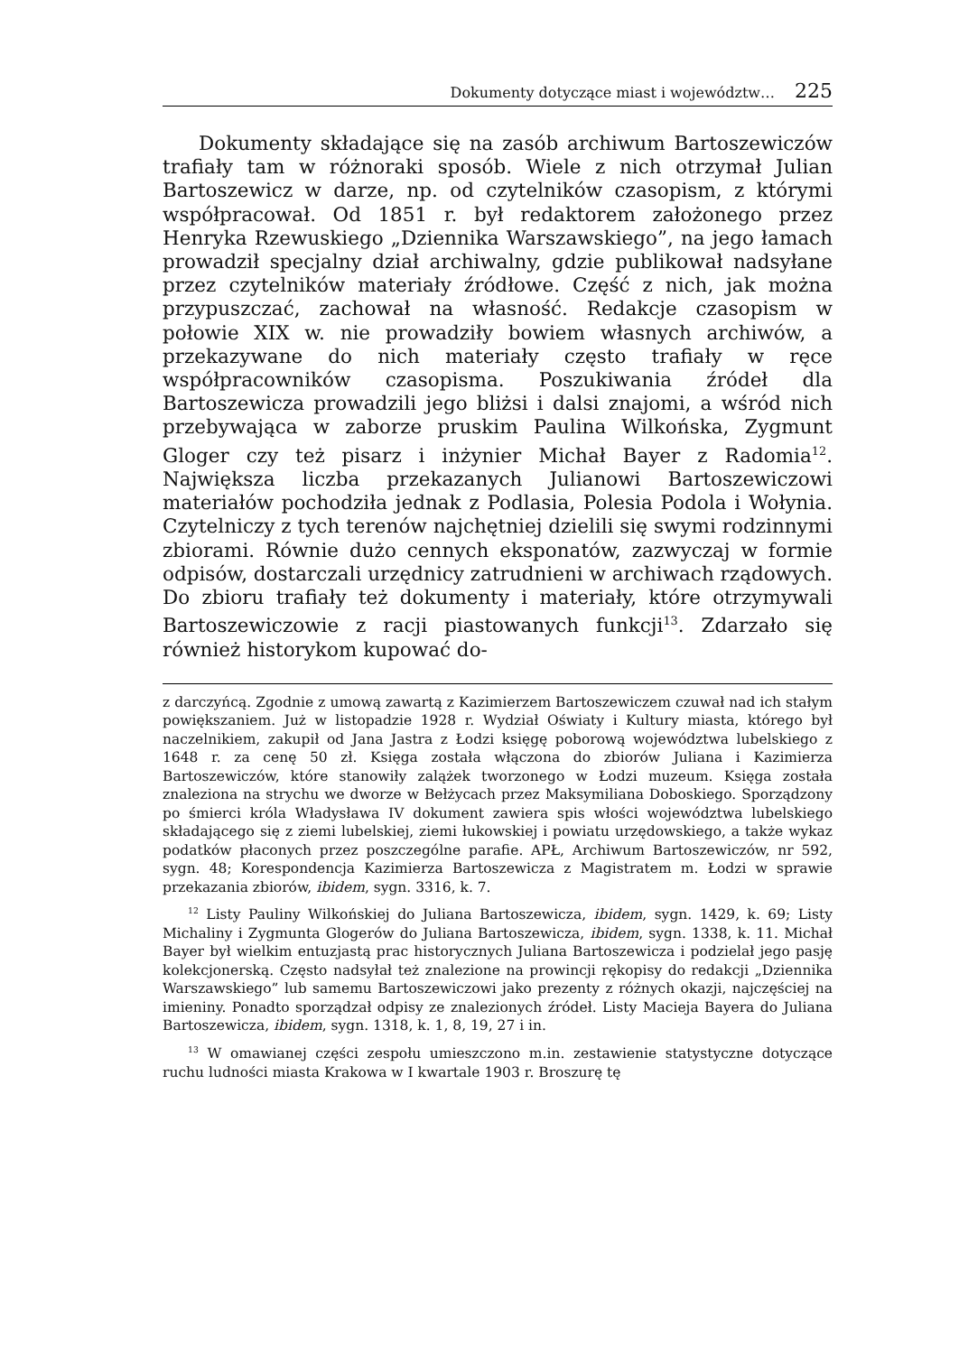Dokumenty dotyczące miast i województw… 225
Dokumenty składające się na zasób archiwum Bartoszewiczów trafiały tam w różnoraki sposób. Wiele z nich otrzymał Julian Bartoszewicz w darze, np. od czytelników czasopism, z którymi współpracował. Od 1851 r. był redaktorem założonego przez Henryka Rzewuskiego „Dziennika Warszawskiego”, na jego łamach prowadził specjalny dział archiwalny, gdzie publikował nadsyłane przez czytelników materiały źródłowe. Część z nich, jak można przypuszczać, zachował na własność. Redakcje czasopism w połowie XIX w. nie prowadziły bowiem własnych archiwów, a przekazywane do nich materiały często trafiały w ręce współpracowników czasopisma. Poszukiwania źródeł dla Bartoszewicza prowadzili jego bliżsi i dalsi znajomi, a wśród nich przebywająca w zaborze pruskim Paulina Wilkońska, Zygmunt Gloger czy też pisarz i inżynier Michał Bayer z Radomia<sup>12</sup>. Największa liczba przekazanych Julianowi Bartoszewiczowi materiałów pochodziła jednak z Podlasia, Polesia Podola i Wołynia. Czytelniczy z tych terenów najchętniej dzielili się swymi rodzinnymi zbiorami. Równie dużo cennych eksponatów, zazwyczaj w formie odpisów, dostarczali urzędnicy zatrudnieni w archiwach rządowych. Do zbioru trafiały też dokumenty i materiały, które otrzymywali Bartoszewiczowie z racji piastowanych funkcji<sup>13</sup>. Zdarzało się również historykom kupować do-
z darczyńcą. Zgodnie z umową zawartą z Kazimierzem Bartoszewiczem czuwał nad ich stałym powiększaniem. Już w listopadzie 1928 r. Wydział Oświaty i Kultury miasta, którego był naczelnikiem, zakupił od Jana Jastra z Łodzi księgę poborową województwa lubelskiego z 1648 r. za cenę 50 zł. Księga została włączona do zbiorów Juliana i Kazimierza Bartoszewiczów, które stanowiły zalążek tworzonego w Łodzi muzeum. Księga została znaleziona na strychu we dworze w Bełżycach przez Maksymiliana Doboskiego. Sporządzony po śmierci króla Władysława IV dokument zawiera spis włości województwa lubelskiego składającego się z ziemi lubelskiej, ziemi łukowskiej i powiatu urzędowskiego, a także wykaz podatków płaconych przez poszczególne parafie. APŁ, Archiwum Bartoszewiczów, nr 592, sygn. 48; Korespondencja Kazimierza Bartoszewicza z Magistratem m. Łodzi w sprawie przekazania zbiorów, ibidem, sygn. 3316, k. 7.
<sup>12</sup> Listy Pauliny Wilkońskiej do Juliana Bartoszewicza, ibidem, sygn. 1429, k. 69; Listy Michaliny i Zygmunta Glogerów do Juliana Bartoszewicza, ibidem, sygn. 1338, k. 11. Michał Bayer był wielkim entuzjastą prac historycznych Juliana Bartoszewicza i podzielał jego pasję kolekcjonerską. Często nadsyłał też znalezione na prowincji rękopisy do redakcji „Dziennika Warszawskiego” lub samemu Bartoszewiczowi jako prezenty z różnych okazji, najczęściej na imieniny. Ponadto sporządzał odpisy ze znalezionych źródeł. Listy Macieja Bayera do Juliana Bartoszewicza, ibidem, sygn. 1318, k. 1, 8, 19, 27 i in.
<sup>13</sup> W omawianej części zespołu umieszczono m.in. zestawienie statystyczne dotyczące ruchu ludności miasta Krakowa w I kwartale 1903 r. Broszurę tę